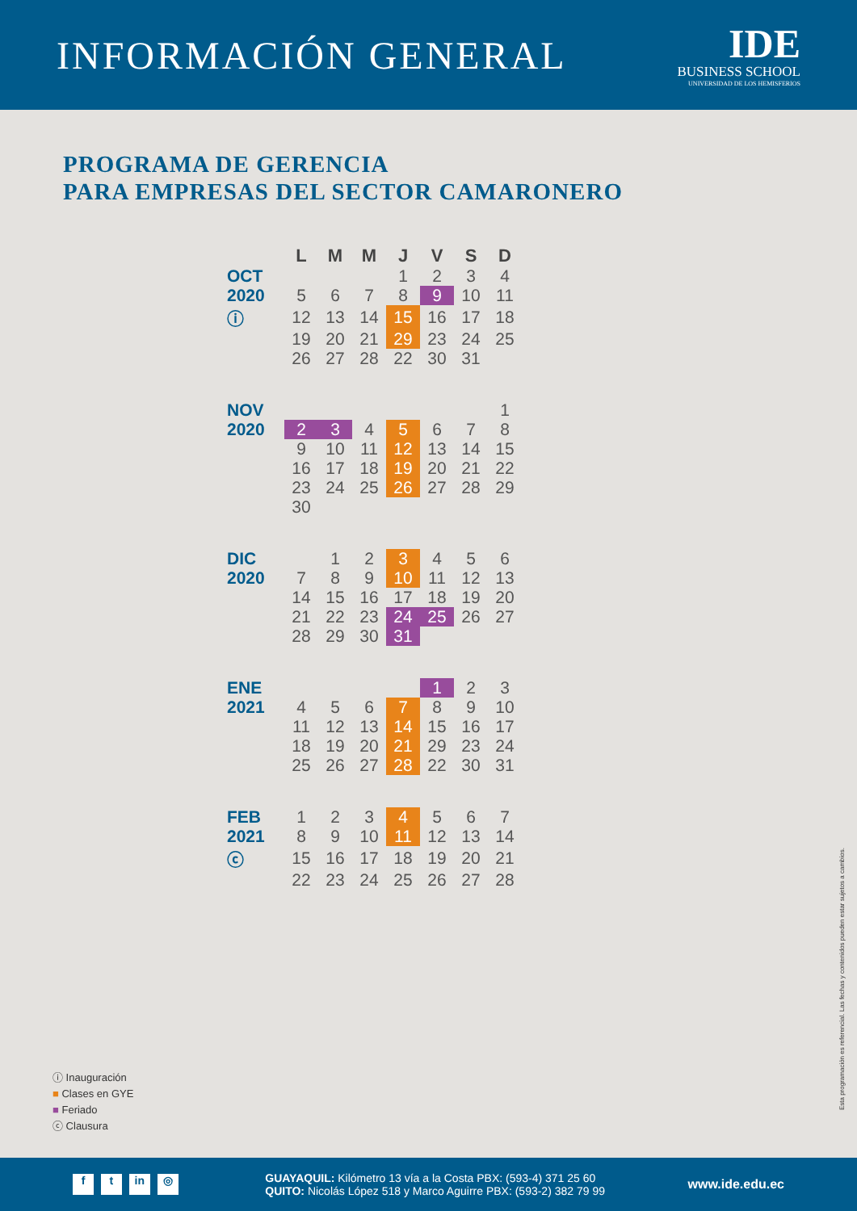INFORMACIÓN GENERAL
IDE
BUSINESS SCHOOL
UNIVERSIDAD DE LOS HEMISFERIOS
PROGRAMA DE GERENCIA
PARA EMPRESAS DEL SECTOR CAMARONERO
| | L | M | M | J | V | S | D |
| --- | --- | --- | --- | --- | --- | --- | --- |
| OCT 2020 | | | | 1 | 2 | 3 | 4 |
| | 5 | 6 | 7 | 8 | 9 | 10 | 11 |
| ⓘ | 12 | 13 | 14 | 15 | 16 | 17 | 18 |
| | 19 | 20 | 21 | 29 | 23 | 24 | 25 |
| | 26 | 27 | 28 | 22 | 30 | 31 | |
| NOV 2020 | | | | | | | 1 |
| | 2 | 3 | 4 | 5 | 6 | 7 | 8 |
| | 9 | 10 | 11 | 12 | 13 | 14 | 15 |
| | 16 | 17 | 18 | 19 | 20 | 21 | 22 |
| | 23 | 24 | 25 | 26 | 27 | 28 | 29 |
| | 30 | | | | | | |
| DIC 2020 | | 1 | 2 | 3 | 4 | 5 | 6 |
| | 7 | 8 | 9 | 10 | 11 | 12 | 13 |
| | 14 | 15 | 16 | 17 | 18 | 19 | 20 |
| | 21 | 22 | 23 | 24 | 25 | 26 | 27 |
| | 28 | 29 | 30 | 31 | | | |
| ENE 2021 | | | | | 1 | 2 | 3 |
| | 4 | 5 | 6 | 7 | 8 | 9 | 10 |
| | 11 | 12 | 13 | 14 | 15 | 16 | 17 |
| | 18 | 19 | 20 | 21 | 29 | 23 | 24 |
| | 25 | 26 | 27 | 28 | 22 | 30 | 31 |
| FEB 2021 | 1 | 2 | 3 | 4 | 5 | 6 | 7 |
| | 8 | 9 | 10 | 11 | 12 | 13 | 14 |
| ⓒ | 15 | 16 | 17 | 18 | 19 | 20 | 21 |
| | 22 | 23 | 24 | 25 | 26 | 27 | 28 |
ⓘ Inauguración
■ Clases en GYE
■ Feriado
ⓒ Clausura
Esta programación es referencial. Las fechas y contenidos pueden estar sujetos a cambios.
f t in ◎
GUAYAQUIL: Kilómetro 13 vía a la Costa PBX: (593-4) 371 25 60
QUITO: Nicolás López 518 y Marco Aguirre PBX: (593-2) 382 79 99
www.ide.edu.ec